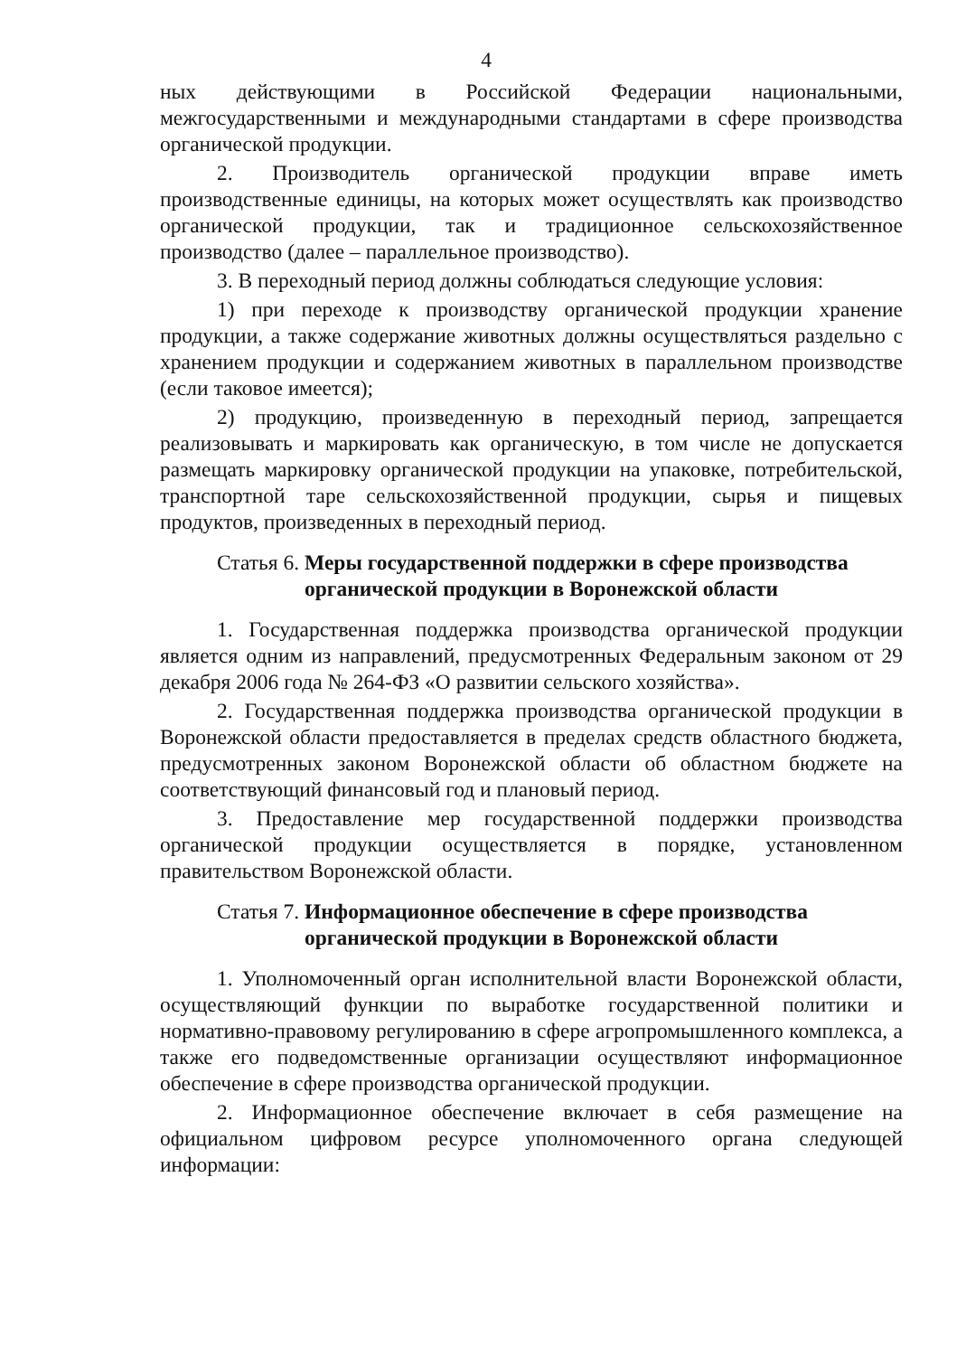4
ных действующими в Российской Федерации национальными, межгосударственными и международными стандартами в сфере производства органической продукции.
2. Производитель органической продукции вправе иметь производственные единицы, на которых может осуществлять как производство органической продукции, так и традиционное сельскохозяйственное производство (далее – параллельное производство).
3. В переходный период должны соблюдаться следующие условия:
1) при переходе к производству органической продукции хранение продукции, а также содержание животных должны осуществляться раздельно с хранением продукции и содержанием животных в параллельном производстве (если таковое имеется);
2) продукцию, произведенную в переходный период, запрещается реализовывать и маркировать как органическую, в том числе не допускается размещать маркировку органической продукции на упаковке, потребительской, транспортной таре сельскохозяйственной продукции, сырья и пищевых продуктов, произведенных в переходный период.
Статья 6. Меры государственной поддержки в сфере производства органической продукции в Воронежской области
1. Государственная поддержка производства органической продукции является одним из направлений, предусмотренных Федеральным законом от 29 декабря 2006 года № 264-ФЗ «О развитии сельского хозяйства».
2. Государственная поддержка производства органической продукции в Воронежской области предоставляется в пределах средств областного бюджета, предусмотренных законом Воронежской области об областном бюджете на соответствующий финансовый год и плановый период.
3. Предоставление мер государственной поддержки производства органической продукции осуществляется в порядке, установленном правительством Воронежской области.
Статья 7. Информационное обеспечение в сфере производства органической продукции в Воронежской области
1. Уполномоченный орган исполнительной власти Воронежской области, осуществляющий функции по выработке государственной политики и нормативно-правовому регулированию в сфере агропромышленного комплекса, а также его подведомственные организации осуществляют информационное обеспечение в сфере производства органической продукции.
2. Информационное обеспечение включает в себя размещение на официальном цифровом ресурсе уполномоченного органа следующей информации: